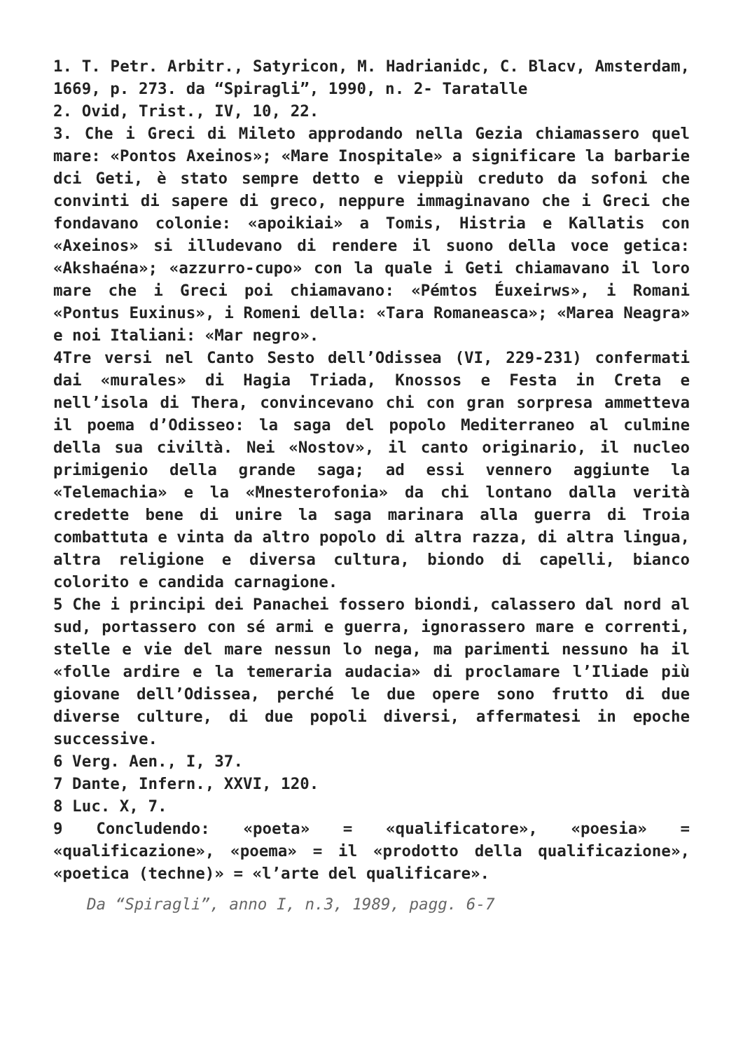1. T. Petr. Arbitr., Satyricon, M. Hadrianidc, C. Blacv, Amsterdam, 1669, p. 273. da “Spiragli”, 1990, n. 2- Taratalle
2. Ovid, Trist., IV, 10, 22.
3. Che i Greci di Mileto approdando nella Gezia chiamassero quel mare: «Pontos Axeinos»; «Mare Inospitale» a significare la barbarie dci Geti, è stato sempre detto e vieppiù creduto da sofoni che convinti di sapere di greco, neppure immaginavano che i Greci che fondavano colonie: «apoikiai» a Tomis, Histria e Kallatis con «Axeinos» si illudevano di rendere il suono della voce getica: «Akshaéna»; «azzurro-cupo» con la quale i Geti chiamavano il loro mare che i Greci poi chiamavano: «Pémtos Éuxeirws», i Romani «Pontus Euxinus», i Romeni della: «Tara Romaneasca»; «Marea Neagra» e noi Italiani: «Mar negro».
4Tre versi nel Canto Sesto dell’Odissea (VI, 229-231) confermati dai «murales» di Hagia Triada, Knossos e Festa in Creta e nell’isola di Thera, convincevano chi con gran sorpresa ammetteva il poema d’Odisseo: la saga del popolo Mediterraneo al culmine della sua civiltà. Nei «Nostov», il canto originario, il nucleo primigenio della grande saga; ad essi vennero aggiunte la «Telemachia» e la «Mnesterofonia» da chi lontano dalla verità credette bene di unire la saga marinara alla guerra di Troia combattuta e vinta da altro popolo di altra razza, di altra lingua, altra religione e diversa cultura, biondo di capelli, bianco colorito e candida carnagione.
5 Che i principi dei Panachei fossero biondi, calassero dal nord al sud, portassero con sé armi e guerra, ignorassero mare e correnti, stelle e vie del mare nessun lo nega, ma parimenti nessuno ha il «folle ardire e la temeraria audacia» di proclamare l’Iliade più giovane dell’Odissea, perché le due opere sono frutto di due diverse culture, di due popoli diversi, affermatesi in epoche successive.
6 Verg. Aen., I, 37.
7 Dante, Infern., XXVI, 120.
8 Luc. X, 7.
9 Concludendo: «poeta» = «qualificatore», «poesia» = «qualificazione», «poema» = il «prodotto della qualificazione», «poetica (techne)» = «l’arte del qualificare».
Da “Spiragli”, anno I, n.3, 1989, pagg. 6-7